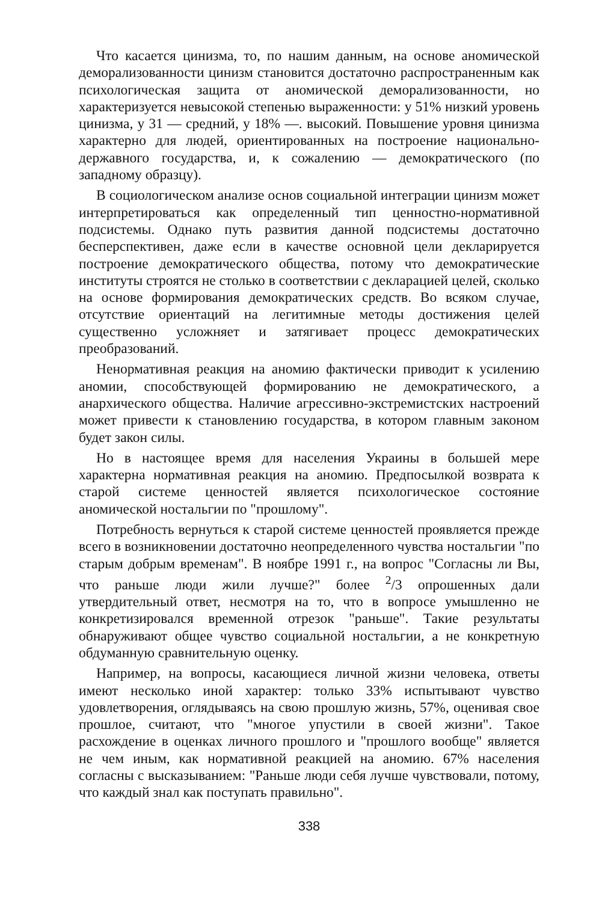Что касается цинизма, то, по нашим данным, на основе аномической деморализованности цинизм становится достаточно распространенным как психологическая защита от аномической деморализованности, но характеризуется невысокой степенью выраженности: у 51% низкий уровень цинизма, у 31 — средний, у 18% —. высокий. Повышение уровня цинизма характерно для людей, ориентированных на построение национально-державного государства, и, к сожалению — демократического (по западному образцу).
В социологическом анализе основ социальной интеграции цинизм может интерпретироваться как определенный тип ценностно-нормативной подсистемы. Однако путь развития данной подсистемы достаточно бесперспективен, даже если в качестве основной цели декларируется построение демократического общества, потому что демократические институты строятся не столько в соответствии с декларацией целей, сколько на основе формирования демократических средств. Во всяком случае, отсутствие ориентаций на легитимные методы достижения целей существенно усложняет и затягивает процесс демократических преобразований.
Ненормативная реакция на аномию фактически приводит к усилению аномии, способствующей формированию не демократического, а анархического общества. Наличие агрессивно-экстремистских настроений может привести к становлению государства, в котором главным законом будет закон силы.
Но в настоящее время для населения Украины в большей мере характерна нормативная реакция на аномию. Предпосылкой возврата к старой системе ценностей является психологическое состояние аномической ностальгии по "прошлому".
Потребность вернуться к старой системе ценностей проявляется прежде всего в возникновении достаточно неопределенного чувства ностальгии "по старым добрым временам". В ноябре 1991 г., на вопрос "Согласны ли Вы, что раньше люди жили лучше?" более <sup>2</sup>/3 опрошенных дали утвердительный ответ, несмотря на то, что в вопросе умышленно не конкретизировался временной отрезок "раньше". Такие результаты обнаруживают общее чувство социальной ностальгии, а не конкретную обдуманную сравнительную оценку.
Например, на вопросы, касающиеся личной жизни человека, ответы имеют несколько иной характер: только 33% испытывают чувство удовлетворения, оглядываясь на свою прошлую жизнь, 57%, оценивая свое прошлое, считают, что "многое упустили в своей жизни". Такое расхождение в оценках личного прошлого и "прошлого вообще" является не чем иным, как нормативной реакцией на аномию. 67% населения согласны с высказыванием: "Раньше люди себя лучше чувствовали, потому, что каждый знал как поступать правильно".
338